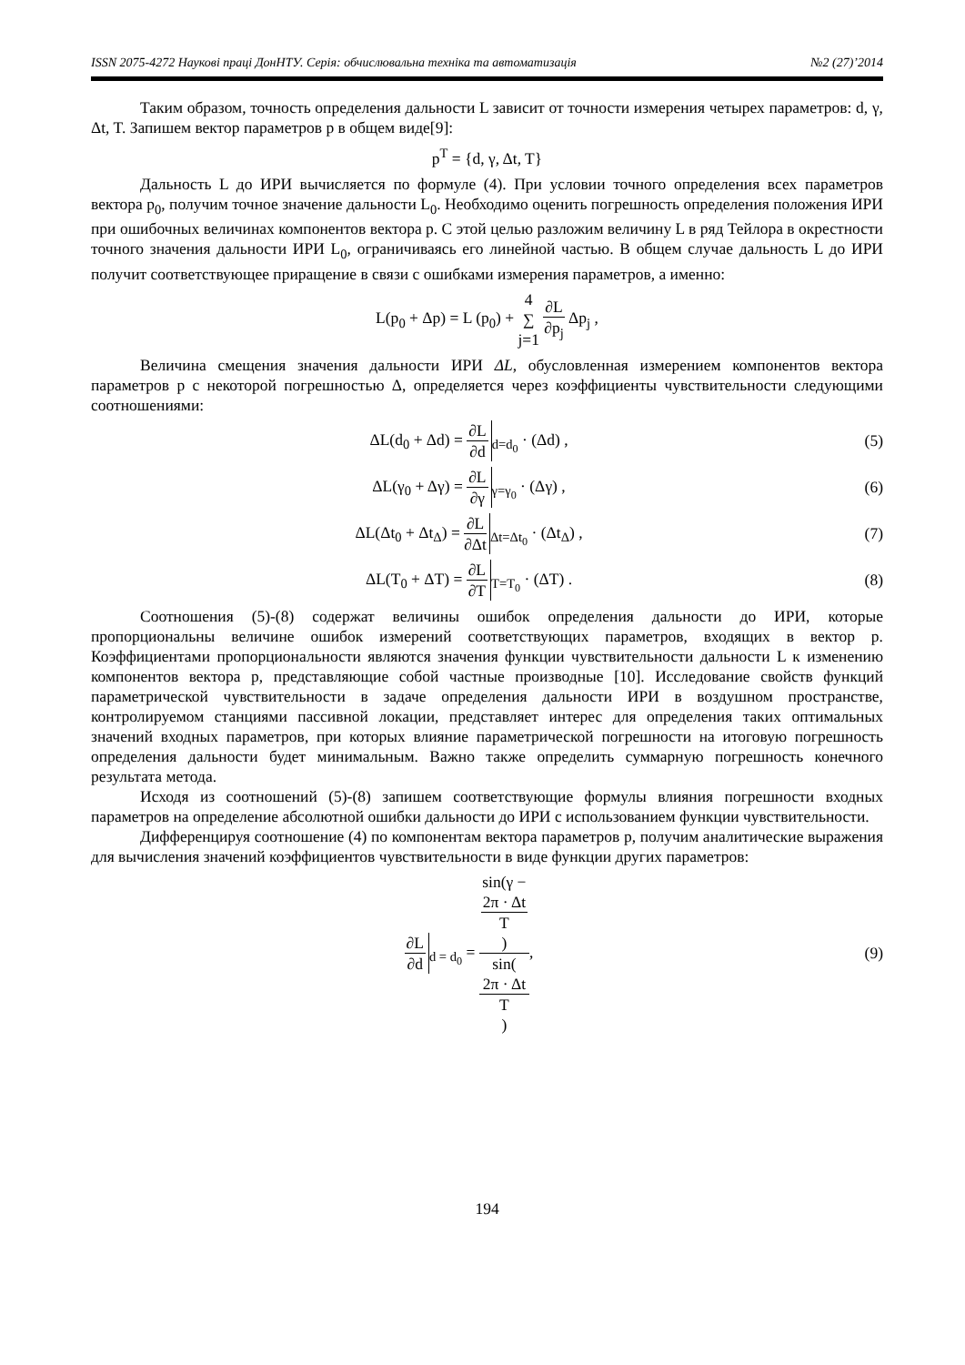ISSN 2075-4272 Наукові праці ДонНТУ. Серія: обчислювальна техніка та автоматизація №2 (27)’2014
Таким образом, точность определения дальности L зависит от точности измерения четырех параметров: d, γ, Δt, T. Запишем вектор параметров p в общем виде[9]:
p<sup>T</sup> = {d, γ, Δt, T}
Дальность L до ИРИ вычисляется по формуле (4). При условии точного определения всех параметров вектора p<sub>0</sub>, получим точное значение дальности L<sub>0</sub>. Необходимо оценить погрешность определения положения ИРИ при ошибочных величинах компонентов вектора p. С этой целью разложим величину L в ряд Тейлора в окрестности точного значения дальности ИРИ L<sub>0</sub>, ограничиваясь его линейной частью. В общем случае дальность L до ИРИ получит соответствующее приращение в связи с ошибками измерения параметров, а именно:
L(p<sub>0</sub> + Δp) = L (p<sub>0</sub>) + 4 ∑ j=1 ∂L ∂p<sub>j</sub> Δp<sub>j</sub> ,
Величина смещения значения дальности ИРИ ΔL, обусловленная измерением компонентов вектора параметров p с некоторой погрешностью Δ, определяется через коэффициенты чувствительности следующими соотношениями:
ΔL(d<sub>0</sub> + Δd) = ∂L ∂d<sub>d=d<sub>0</sub></sub> · (Δd) ,
(5)
ΔL(γ<sub>0</sub> + Δγ) = ∂L ∂γ<sub>γ=γ<sub>0</sub></sub> · (Δγ) ,
(6)
ΔL(Δt<sub>0</sub> + Δt<sub>Δ</sub>) = ∂L ∂Δt<sub>Δt=Δt<sub>0</sub></sub> · (Δt<sub>Δ</sub>) ,
(7)
ΔL(T<sub>0</sub> + ΔT) = ∂L ∂T<sub>T=T<sub>0</sub></sub> · (ΔT) .
(8)
Соотношения (5)-(8) содержат величины ошибок определения дальности до ИРИ, которые пропорциональны величине ошибок измерений соответствующих параметров, входящих в вектор p. Коэффициентами пропорциональности являются значения функции чувствительности дальности L к изменению компонентов вектора p, представляющие собой частные производные [10]. Исследование свойств функций параметрической чувствительности в задаче определения дальности ИРИ в воздушном пространстве, контролируемом станциями пассивной локации, представляет интерес для определения таких оптимальных значений входных параметров, при которых влияние параметрической погрешности на итоговую погрешность определения дальности будет минимальным. Важно также определить суммарную погрешность конечного результата метода.
Исходя из соотношений (5)-(8) запишем соответствующие формулы влияния погрешности входных параметров на определение абсолютной ошибки дальности до ИРИ с использованием функции чувствительности.
Дифференцируя соотношение (4) по компонентам вектора параметров p, получим аналитические выражения для вычисления значений коэффициентов чувствительности в виде функции других параметров:
∂L ∂d<sub>d = d<sub>0</sub></sub> = sin(γ −
2π · Δt
T) sin(2π · Δt
T),
(9)
194